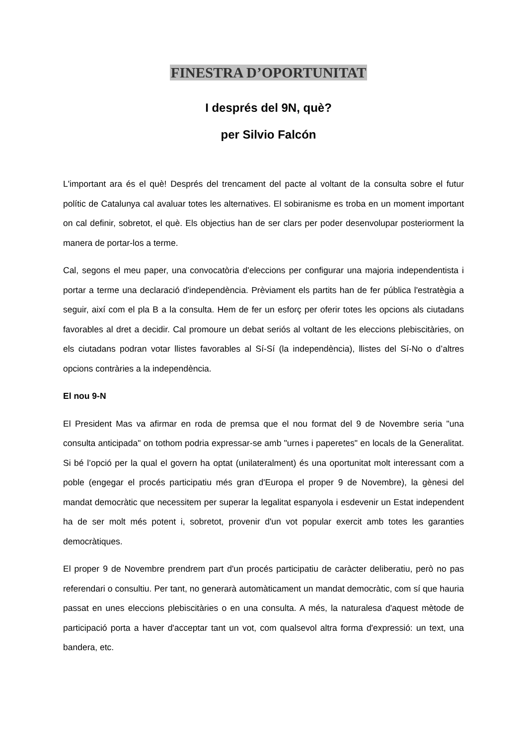FINESTRA D’OPORTUNITAT
I després del 9N, què?
per Silvio Falcón
L'important ara és el què! Després del trencament del pacte al voltant de la consulta sobre el futur polític de Catalunya cal avaluar totes les alternatives. El sobiranisme es troba en un moment important on cal definir, sobretot, el què. Els objectius han de ser clars per poder desenvolupar posteriorment la manera de portar-los a terme.
Cal, segons el meu paper, una convocatòria d'eleccions per configurar una majoria independentista i portar a terme una declaració d'independència. Prèviament els partits han de fer pública l'estratègia a seguir, així com el pla B a la consulta. Hem de fer un esforç per oferir totes les opcions als ciutadans favorables al dret a decidir. Cal promoure un debat seriós al voltant de les eleccions plebiscitàries, on els ciutadans podran votar llistes favorables al Sí-Sí (la independència), llistes del Sí-No o d’altres opcions contràries a la independència.
El nou 9-N
El President Mas va afirmar en roda de premsa que el nou format del 9 de Novembre seria "una consulta anticipada" on tothom podria expressar-se amb "urnes i paperetes" en locals de la Generalitat. Si bé l’opció per la qual el govern ha optat (unilateralment) és una oportunitat molt interessant com a poble (engegar el procés participatiu més gran d'Europa el proper 9 de Novembre), la gènesi del mandat democràtic que necessitem per superar la legalitat espanyola i esdevenir un Estat independent ha de ser molt més potent i, sobretot, provenir d'un vot popular exercit amb totes les garanties democràtiques.
El proper 9 de Novembre prendrem part d'un procés participatiu de caràcter deliberatiu, però no pas referendari o consultiu. Per tant, no generarà automàticament un mandat democràtic, com sí que hauria passat en unes eleccions plebiscitàries o en una consulta. A més, la naturalesa d'aquest mètode de participació porta a haver d'acceptar tant un vot, com qualsevol altra forma d'expressió: un text, una bandera, etc.